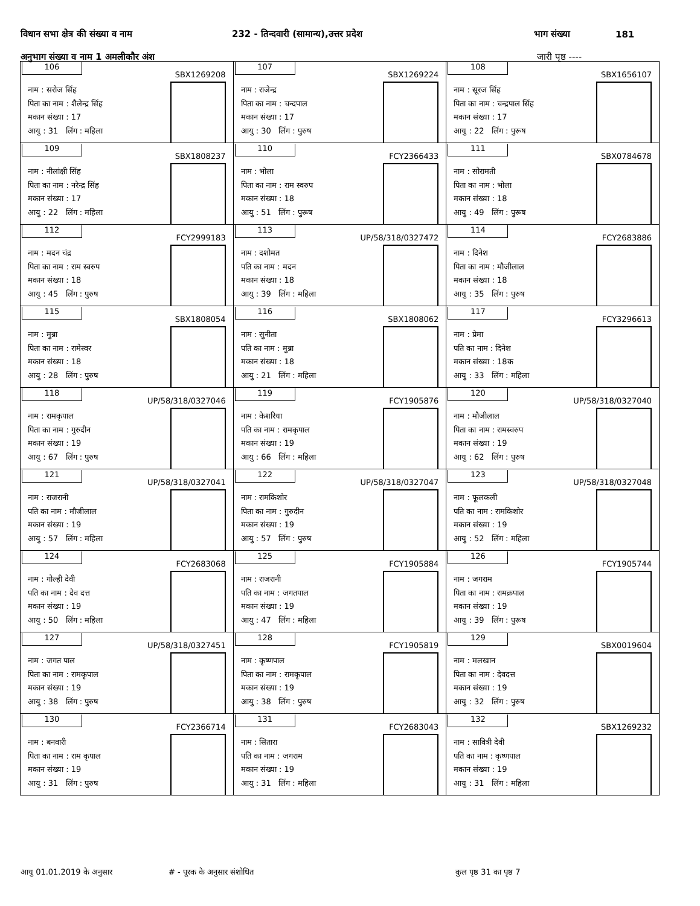विधान सभा क्षेत्र की संख्या व नाम 232 - तिन्दवारी (सामान्य),उत्तर प्रदेश भाग संख्या 181
अनुभाग संख्या व नाम 1 अमलीकौर अंश जारी पृष्ठ ----
| 106 SBX1269208 नाम : सरोज सिंह पिता का नाम : शैलेन्द्र सिंह मकान संख्या : 17 आयु : 31 लिंग : महिला | 107 SBX1269224 नाम : राजेन्द्र पिता का नाम : चन्दपाल मकान संख्या : 17 आयु : 30 लिंग : पुरुष | 108 SBX1656107 नाम : सूरज सिंह पिता का नाम : चन्द्रपाल सिंह मकान संख्या : 17 आयु : 22 लिंग : पुरूष |
| 109 SBX1808237 नाम : नीलांक्षी सिंह पिता का नाम : नरेन्द्र सिंह मकान संख्या : 17 आयु : 22 लिंग : महिला | 110 FCY2366433 नाम : भोला पिता का नाम : राम स्वरुप मकान संख्या : 18 आयु : 51 लिंग : पुरूष | 111 SBX0784678 नाम : सोरामती पिता का नाम : भोला मकान संख्या : 18 आयु : 49 लिंग : पुरूष |
| 112 FCY2999183 नाम : मदन चंद्र पिता का नाम : राम स्वरुप मकान संख्या : 18 आयु : 45 लिंग : पुरुष | 113 UP/58/318/0327472 नाम : दशोमत पति का नाम : मदन मकान संख्या : 18 आयु : 39 लिंग : महिला | 114 FCY2683886 नाम : दिनेश पिता का नाम : मौजीलाल मकान संख्या : 18 आयु : 35 लिंग : पुरुष |
| 115 SBX1808054 नाम : मुन्ना पिता का नाम : रामेस्वर मकान संख्या : 18 आयु : 28 लिंग : पुरुष | 116 SBX1808062 नाम : सुनीता पति का नाम : मुन्ना मकान संख्या : 18 आयु : 21 लिंग : महिला | 117 FCY3296613 नाम : प्रेमा पति का नाम : दिनेश मकान संख्या : 18क आयु : 33 लिंग : महिला |
| 118 UP/58/318/0327046 नाम : रामकृपाल पिता का नाम : गुरुदीन मकान संख्या : 19 आयु : 67 लिंग : पुरुष | 119 FCY1905876 नाम : केशरिया पति का नाम : रामकृपाल मकान संख्या : 19 आयु : 66 लिंग : महिला | 120 UP/58/318/0327040 नाम : मौजीलाल पिता का नाम : रामस्वरुप मकान संख्या : 19 आयु : 62 लिंग : पुरुष |
| 121 UP/58/318/0327041 नाम : राजरानी पति का नाम : मौजीलाल मकान संख्या : 19 आयु : 57 लिंग : महिला | 122 UP/58/318/0327047 नाम : रामकिशोर पिता का नाम : गुरुदीन मकान संख्या : 19 आयु : 57 लिंग : पुरुष | 123 UP/58/318/0327048 नाम : फूलकली पति का नाम : रामकिशोर मकान संख्या : 19 आयु : 52 लिंग : महिला |
| 124 FCY2683068 नाम : गोल्ही देवी पति का नाम : देव दत्त मकान संख्या : 19 आयु : 50 लिंग : महिला | 125 FCY1905884 नाम : राजरानी पति का नाम : जगतपाल मकान संख्या : 19 आयु : 47 लिंग : महिला | 126 FCY1905744 नाम : जगराम पिता का नाम : रामक्रपाल मकान संख्या : 19 आयु : 39 लिंग : पुरूष |
| 127 UP/58/318/0327451 नाम : जगत पाल पिता का नाम : रामकृपाल मकान संख्या : 19 आयु : 38 लिंग : पुरुष | 128 FCY1905819 नाम : कृष्णपाल पिता का नाम : रामकृपाल मकान संख्या : 19 आयु : 38 लिंग : पुरुष | 129 SBX0019604 नाम : मलखान पिता का नाम : देवदत्त मकान संख्या : 19 आयु : 32 लिंग : पुरुष |
| 130 FCY2366714 नाम : बनवारी पिता का नाम : राम कृपाल मकान संख्या : 19 आयु : 31 लिंग : पुरुष | 131 FCY2683043 नाम : सितारा पति का नाम : जगराम मकान संख्या : 19 आयु : 31 लिंग : महिला | 132 SBX1269232 नाम : सावित्री देवी पति का नाम : कृष्णपाल मकान संख्या : 19 आयु : 31 लिंग : महिला |
आयु 01.01.2019 के अनुसार # - पूरक के अनुसार संशोधित कुल पृष्ठ 31 का पृष्ठ 7